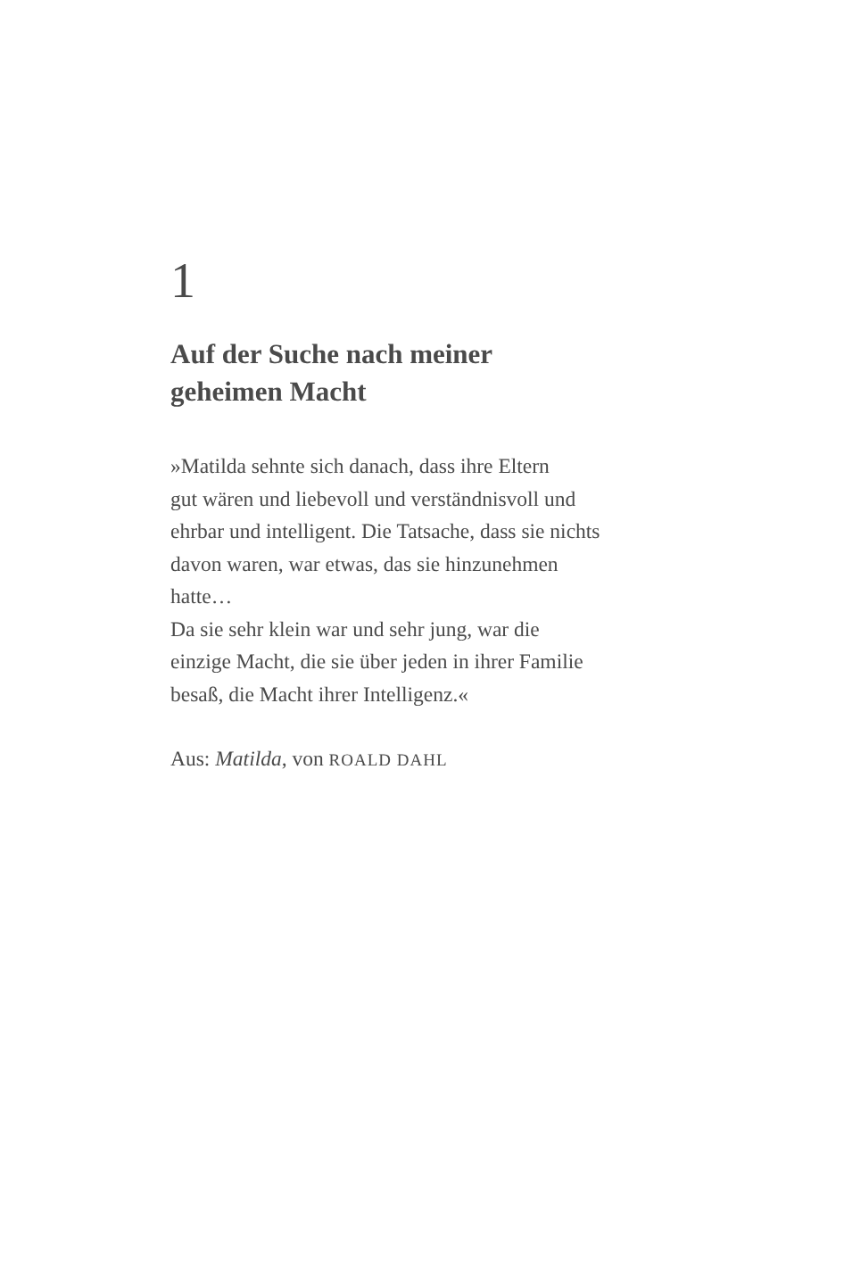1
Auf der Suche nach meiner
geheimen Macht
»Matilda sehnte sich danach, dass ihre Eltern
gut wären und liebevoll und verständnisvoll und
ehrbar und intelligent. Die Tatsache, dass sie nichts
davon waren, war etwas, das sie hinzunehmen
hatte…
Da sie sehr klein war und sehr jung, war die
einzige Macht, die sie über jeden in ihrer Familie
besaß, die Macht ihrer Intelligenz.«
Aus: Matilda, von ROALD DAHL